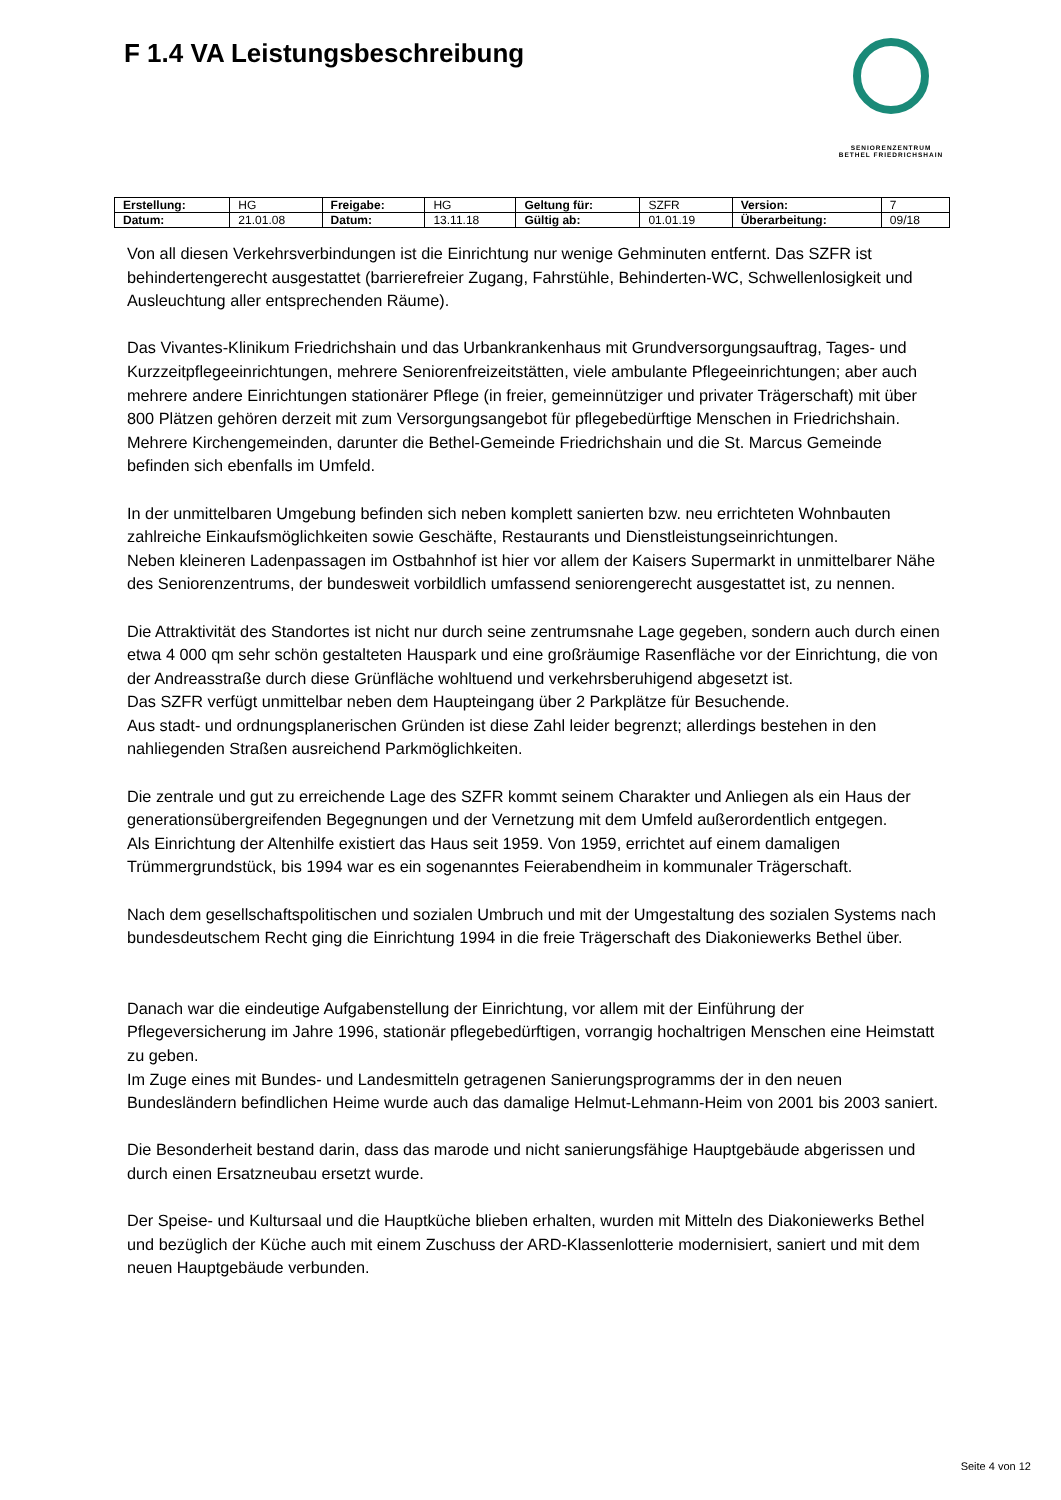F 1.4 VA Leistungsbeschreibung
SENIORENZENTRUM
BETHEL FRIEDRICHSHAIN
| Erstellung: | HG | Freigabe: | HG | Geltung für: | SZFR | Version: | 7 |
| Datum: | 21.01.08 | Datum: | 13.11.18 | Gültig ab: | 01.01.19 | Überarbeitung: | 09/18 |
Von all diesen Verkehrsverbindungen ist die Einrichtung nur wenige Gehminuten entfernt. Das SZFR ist behindertengerecht ausgestattet (barrierefreier Zugang, Fahrstühle, Behinderten-WC, Schwellenlosigkeit und Ausleuchtung aller entsprechenden Räume).
Das Vivantes-Klinikum Friedrichshain und das Urbankrankenhaus mit Grundversorgungsauftrag, Tages- und Kurzzeitpflegeeinrichtungen, mehrere Seniorenfreizeitstätten, viele ambulante Pflegeeinrichtungen; aber auch mehrere andere Einrichtungen stationärer Pflege (in freier, gemeinnütziger und privater Trägerschaft) mit über 800 Plätzen gehören derzeit mit zum Versorgungsangebot für pflegebedürftige Menschen in Friedrichshain.
Mehrere Kirchengemeinden, darunter die Bethel-Gemeinde Friedrichshain und die St. Marcus Gemeinde befinden sich ebenfalls im Umfeld.
In der unmittelbaren Umgebung befinden sich neben komplett sanierten bzw. neu errichteten Wohnbauten zahlreiche Einkaufsmöglichkeiten sowie Geschäfte, Restaurants und Dienstleistungseinrichtungen.
Neben kleineren Ladenpassagen im Ostbahnhof ist hier vor allem der Kaisers Supermarkt in unmittelbarer Nähe des Seniorenzentrums, der bundesweit vorbildlich umfassend seniorengerecht ausgestattet ist, zu nennen.
Die Attraktivität des Standortes ist nicht nur durch seine zentrumsnahe Lage gegeben, sondern auch durch einen etwa 4 000 qm sehr schön gestalteten Hauspark und eine großräumige Rasenfläche vor der Einrichtung, die von der Andreasstraße durch diese Grünfläche wohltuend und verkehrsberuhigend abgesetzt ist.
Das SZFR verfügt unmittelbar neben dem Haupteingang über 2 Parkplätze für Besuchende.
Aus stadt- und ordnungsplanerischen Gründen ist diese Zahl leider begrenzt; allerdings bestehen in den nahliegenden Straßen ausreichend Parkmöglichkeiten.
Die zentrale und gut zu erreichende Lage des SZFR kommt seinem Charakter und Anliegen als ein Haus der generationsübergreifenden Begegnungen und der Vernetzung mit dem Umfeld außerordentlich entgegen.
Als Einrichtung der Altenhilfe existiert das Haus seit 1959. Von 1959, errichtet auf einem damaligen Trümmergrundstück, bis 1994 war es ein sogenanntes Feierabendheim in kommunaler Trägerschaft.
Nach dem gesellschaftspolitischen und sozialen Umbruch und mit der Umgestaltung des sozialen Systems nach bundesdeutschem Recht ging die Einrichtung 1994 in die freie Trägerschaft des Diakoniewerks Bethel über.
Danach war die eindeutige Aufgabenstellung der Einrichtung, vor allem mit der Einführung der Pflegeversicherung im Jahre 1996, stationär pflegebedürftigen, vorrangig hochaltrigen Menschen eine Heimstatt zu geben.
Im Zuge eines mit Bundes- und Landesmitteln getragenen Sanierungsprogramms der in den neuen Bundesländern befindlichen Heime wurde auch das damalige Helmut-Lehmann-Heim von 2001 bis 2003 saniert.
Die Besonderheit bestand darin, dass das marode und nicht sanierungsfähige Hauptgebäude abgerissen und durch einen Ersatzneubau ersetzt wurde.
Der Speise- und Kultursaal und die Hauptküche blieben erhalten, wurden mit Mitteln des Diakoniewerks Bethel und bezüglich der Küche auch mit einem Zuschuss der ARD-Klassenlotterie modernisiert, saniert und mit dem neuen Hauptgebäude verbunden.
Seite 4 von 12